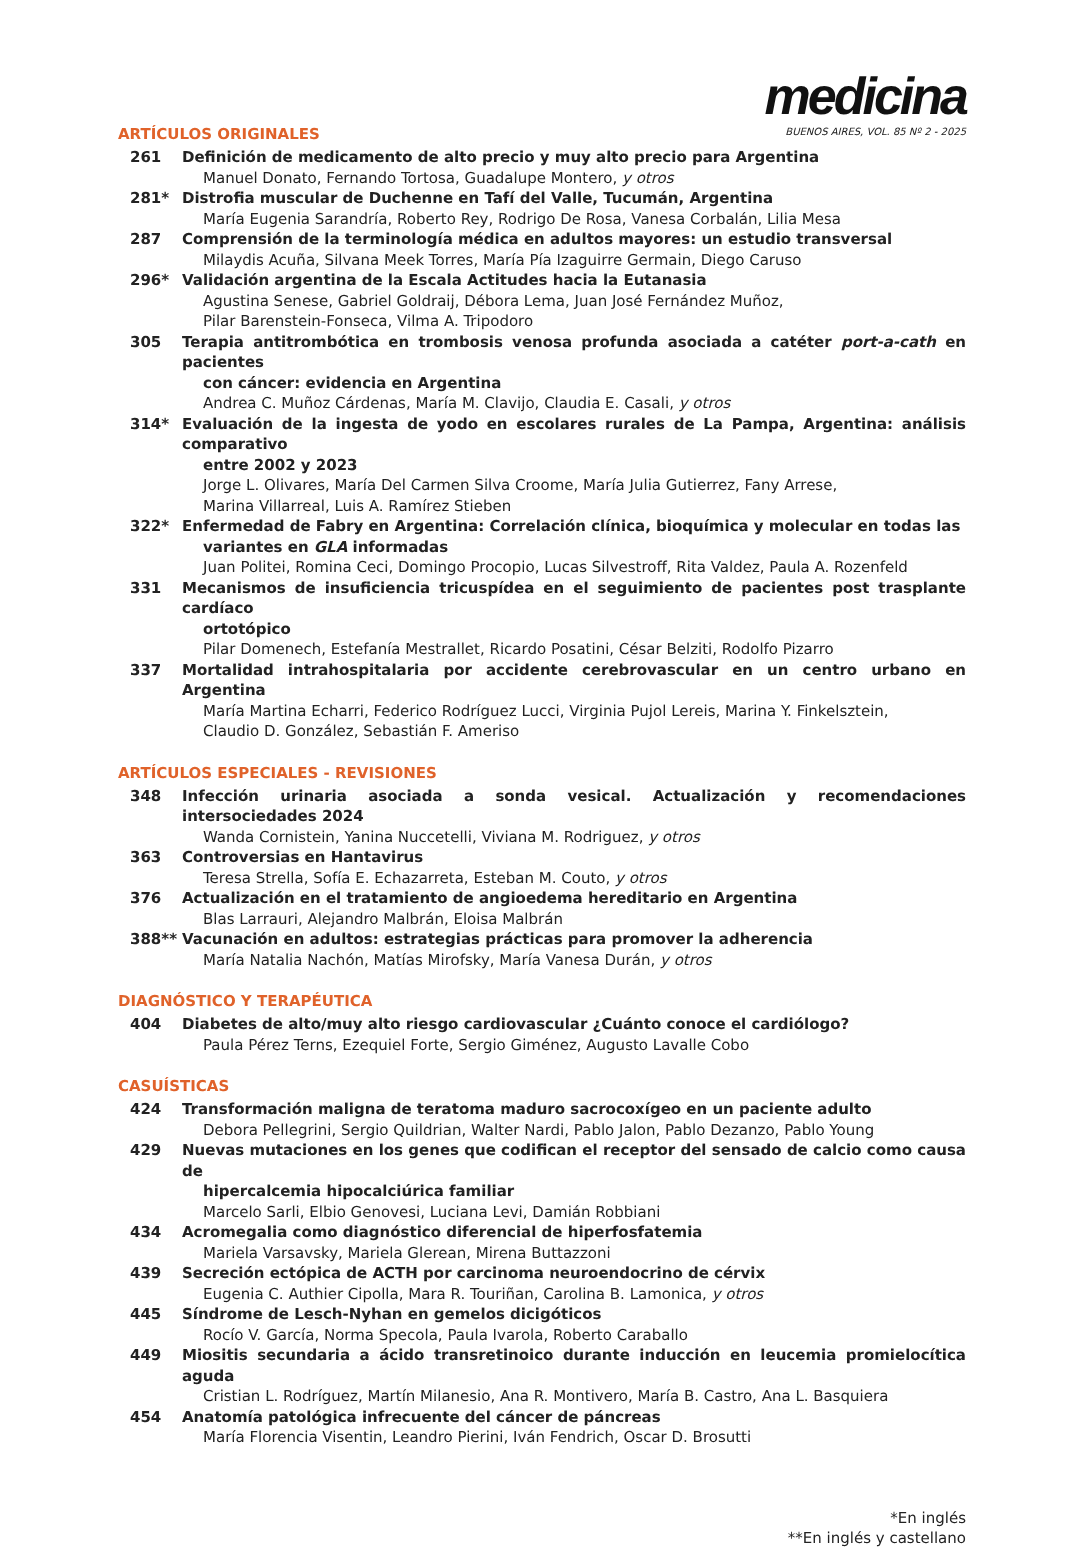medicina
BUENOS AIRES, VOL. 85 Nº 2 - 2025
ARTÍCULOS ORIGINALES
261 Definición de medicamento de alto precio y muy alto precio para Argentina
Manuel Donato, Fernando Tortosa, Guadalupe Montero, y otros
281* Distrofia muscular de Duchenne en Tafí del Valle, Tucumán, Argentina
María Eugenia Sarandría, Roberto Rey, Rodrigo De Rosa, Vanesa Corbalán, Lilia Mesa
287 Comprensión de la terminología médica en adultos mayores: un estudio transversal
Milaydis Acuña, Silvana Meek Torres, María Pía Izaguirre Germain, Diego Caruso
296* Validación argentina de la Escala Actitudes hacia la Eutanasia
Agustina Senese, Gabriel Goldraij, Débora Lema, Juan José Fernández Muñoz,
Pilar Barenstein-Fonseca, Vilma A. Tripodoro
305 Terapia antitrombótica en trombosis venosa profunda asociada a catéter port-a-cath en pacientes
con cáncer: evidencia en Argentina
Andrea C. Muñoz Cárdenas, María M. Clavijo, Claudia E. Casali, y otros
314* Evaluación de la ingesta de yodo en escolares rurales de La Pampa, Argentina: análisis comparativo
entre 2002 y 2023
Jorge L. Olivares, María Del Carmen Silva Croome, María Julia Gutierrez, Fany Arrese,
Marina Villarreal, Luis A. Ramírez Stieben
322* Enfermedad de Fabry en Argentina: Correlación clínica, bioquímica y molecular en todas las
variantes en GLA informadas
Juan Politei, Romina Ceci, Domingo Procopio, Lucas Silvestroff, Rita Valdez, Paula A. Rozenfeld
331 Mecanismos de insuficiencia tricuspídea en el seguimiento de pacientes post trasplante cardíaco
ortotópico
Pilar Domenech, Estefanía Mestrallet, Ricardo Posatini, César Belziti, Rodolfo Pizarro
337 Mortalidad intrahospitalaria por accidente cerebrovascular en un centro urbano en Argentina
María Martina Echarri, Federico Rodríguez Lucci, Virginia Pujol Lereis, Marina Y. Finkelsztein,
Claudio D. González, Sebastián F. Ameriso
ARTÍCULOS ESPECIALES - REVISIONES
348 Infección urinaria asociada a sonda vesical. Actualización y recomendaciones intersociedades 2024
Wanda Cornistein, Yanina Nuccetelli, Viviana M. Rodriguez, y otros
363 Controversias en Hantavirus
Teresa Strella, Sofía E. Echazarreta, Esteban M. Couto, y otros
376 Actualización en el tratamiento de angioedema hereditario en Argentina
Blas Larrauri, Alejandro Malbrán, Eloisa Malbrán
388** Vacunación en adultos: estrategias prácticas para promover la adherencia
María Natalia Nachón, Matías Mirofsky, María Vanesa Durán, y otros
DIAGNÓSTICO Y TERAPÉUTICA
404 Diabetes de alto/muy alto riesgo cardiovascular ¿Cuánto conoce el cardiólogo?
Paula Pérez Terns, Ezequiel Forte, Sergio Giménez, Augusto Lavalle Cobo
CASUÍSTICAS
424 Transformación maligna de teratoma maduro sacrocoxígeo en un paciente adulto
Debora Pellegrini, Sergio Quildrian, Walter Nardi, Pablo Jalon, Pablo Dezanzo, Pablo Young
429 Nuevas mutaciones en los genes que codifican el receptor del sensado de calcio como causa de
hipercalcemia hipocalciúrica familiar
Marcelo Sarli, Elbio Genovesi, Luciana Levi, Damián Robbiani
434 Acromegalia como diagnóstico diferencial de hiperfosfatemia
Mariela Varsavsky, Mariela Glerean, Mirena Buttazzoni
439 Secreción ectópica de ACTH por carcinoma neuroendocrino de cérvix
Eugenia C. Authier Cipolla, Mara R. Touriñan, Carolina B. Lamonica, y otros
445 Síndrome de Lesch-Nyhan en gemelos dicigóticos
Rocío V. García, Norma Specola, Paula Ivarola, Roberto Caraballo
449 Miositis secundaria a ácido transretinoico durante inducción en leucemia promielocítica aguda
Cristian L. Rodríguez, Martín Milanesio, Ana R. Montivero, María B. Castro, Ana L. Basquiera
454 Anatomía patológica infrecuente del cáncer de páncreas
María Florencia Visentin, Leandro Pierini, Iván Fendrich, Oscar D. Brosutti
*En inglés
**En inglés y castellano